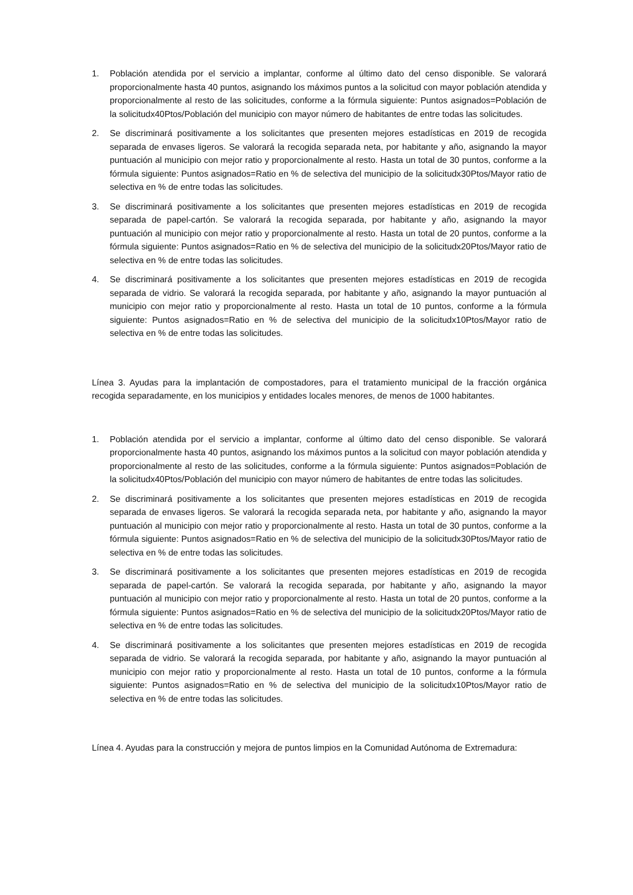1. Población atendida por el servicio a implantar, conforme al último dato del censo disponible. Se valorará proporcionalmente hasta 40 puntos, asignando los máximos puntos a la solicitud con mayor población atendida y proporcionalmente al resto de las solicitudes, conforme a la fórmula siguiente: Puntos asignados=Población de la solicitudx40Ptos/Población del municipio con mayor número de habitantes de entre todas las solicitudes.
2. Se discriminará positivamente a los solicitantes que presenten mejores estadísticas en 2019 de recogida separada de envases ligeros. Se valorará la recogida separada neta, por habitante y año, asignando la mayor puntuación al municipio con mejor ratio y proporcionalmente al resto. Hasta un total de 30 puntos, conforme a la fórmula siguiente: Puntos asignados=Ratio en % de selectiva del municipio de la solicitudx30Ptos/Mayor ratio de selectiva en % de entre todas las solicitudes.
3. Se discriminará positivamente a los solicitantes que presenten mejores estadísticas en 2019 de recogida separada de papel-cartón. Se valorará la recogida separada, por habitante y año, asignando la mayor puntuación al municipio con mejor ratio y proporcionalmente al resto. Hasta un total de 20 puntos, conforme a la fórmula siguiente: Puntos asignados=Ratio en % de selectiva del municipio de la solicitudx20Ptos/Mayor ratio de selectiva en % de entre todas las solicitudes.
4. Se discriminará positivamente a los solicitantes que presenten mejores estadísticas en 2019 de recogida separada de vidrio. Se valorará la recogida separada, por habitante y año, asignando la mayor puntuación al municipio con mejor ratio y proporcionalmente al resto. Hasta un total de 10 puntos, conforme a la fórmula siguiente: Puntos asignados=Ratio en % de selectiva del municipio de la solicitudx10Ptos/Mayor ratio de selectiva en % de entre todas las solicitudes.
Línea 3. Ayudas para la implantación de compostadores, para el tratamiento municipal de la fracción orgánica recogida separadamente, en los municipios y entidades locales menores, de menos de 1000 habitantes.
1. Población atendida por el servicio a implantar, conforme al último dato del censo disponible. Se valorará proporcionalmente hasta 40 puntos, asignando los máximos puntos a la solicitud con mayor población atendida y proporcionalmente al resto de las solicitudes, conforme a la fórmula siguiente: Puntos asignados=Población de la solicitudx40Ptos/Población del municipio con mayor número de habitantes de entre todas las solicitudes.
2. Se discriminará positivamente a los solicitantes que presenten mejores estadísticas en 2019 de recogida separada de envases ligeros. Se valorará la recogida separada neta, por habitante y año, asignando la mayor puntuación al municipio con mejor ratio y proporcionalmente al resto. Hasta un total de 30 puntos, conforme a la fórmula siguiente: Puntos asignados=Ratio en % de selectiva del municipio de la solicitudx30Ptos/Mayor ratio de selectiva en % de entre todas las solicitudes.
3. Se discriminará positivamente a los solicitantes que presenten mejores estadísticas en 2019 de recogida separada de papel-cartón. Se valorará la recogida separada, por habitante y año, asignando la mayor puntuación al municipio con mejor ratio y proporcionalmente al resto. Hasta un total de 20 puntos, conforme a la fórmula siguiente: Puntos asignados=Ratio en % de selectiva del municipio de la solicitudx20Ptos/Mayor ratio de selectiva en % de entre todas las solicitudes.
4. Se discriminará positivamente a los solicitantes que presenten mejores estadísticas en 2019 de recogida separada de vidrio. Se valorará la recogida separada, por habitante y año, asignando la mayor puntuación al municipio con mejor ratio y proporcionalmente al resto. Hasta un total de 10 puntos, conforme a la fórmula siguiente: Puntos asignados=Ratio en % de selectiva del municipio de la solicitudx10Ptos/Mayor ratio de selectiva en % de entre todas las solicitudes.
Línea 4. Ayudas para la construcción y mejora de puntos limpios en la Comunidad Autónoma de Extremadura: